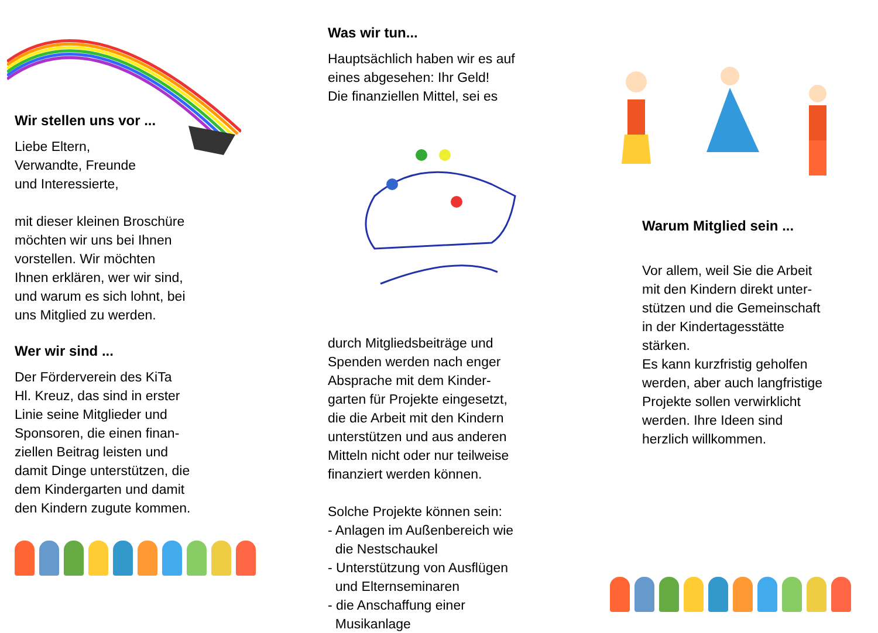Wir stellen uns vor ...
Liebe Eltern,
Verwandte, Freunde
und Interessierte,
mit dieser kleinen Broschüre
möchten wir uns bei Ihnen
vorstellen. Wir möchten
Ihnen erklären, wer wir sind,
und warum es sich lohnt, bei
uns Mitglied zu werden.
Wer wir sind ...
Der Förderverein des KiTa
Hl. Kreuz, das sind in erster
Linie seine Mitglieder und
Sponsoren, die einen finan-
ziellen Beitrag leisten und
damit Dinge unterstützen, die
dem Kindergarten und damit
den Kindern zugute kommen.
Was wir tun...
Hauptsächlich haben wir es auf
eines abgesehen: Ihr Geld!
Die finanziellen Mittel, sei es
durch Mitgliedsbeiträge und
Spenden werden nach enger
Absprache mit dem Kinder-
garten für Projekte eingesetzt,
die die Arbeit mit den Kindern
unterstützen und aus anderen
Mitteln nicht oder nur teilweise
finanziert werden können.
Solche Projekte können sein:
- Anlagen im Außenbereich wie
die Nestschaukel
- Unterstützung von Ausflügen
und Elternseminaren
- die Anschaffung einer
Musikanlage
Warum Mitglied sein ...
Vor allem, weil Sie die Arbeit
mit den Kindern direkt unter-
stützen und die Gemeinschaft
in der Kindertagesstätte
stärken.
Es kann kurzfristig geholfen
werden, aber auch langfristige
Projekte sollen verwirklicht
werden. Ihre Ideen sind
herzlich willkommen.